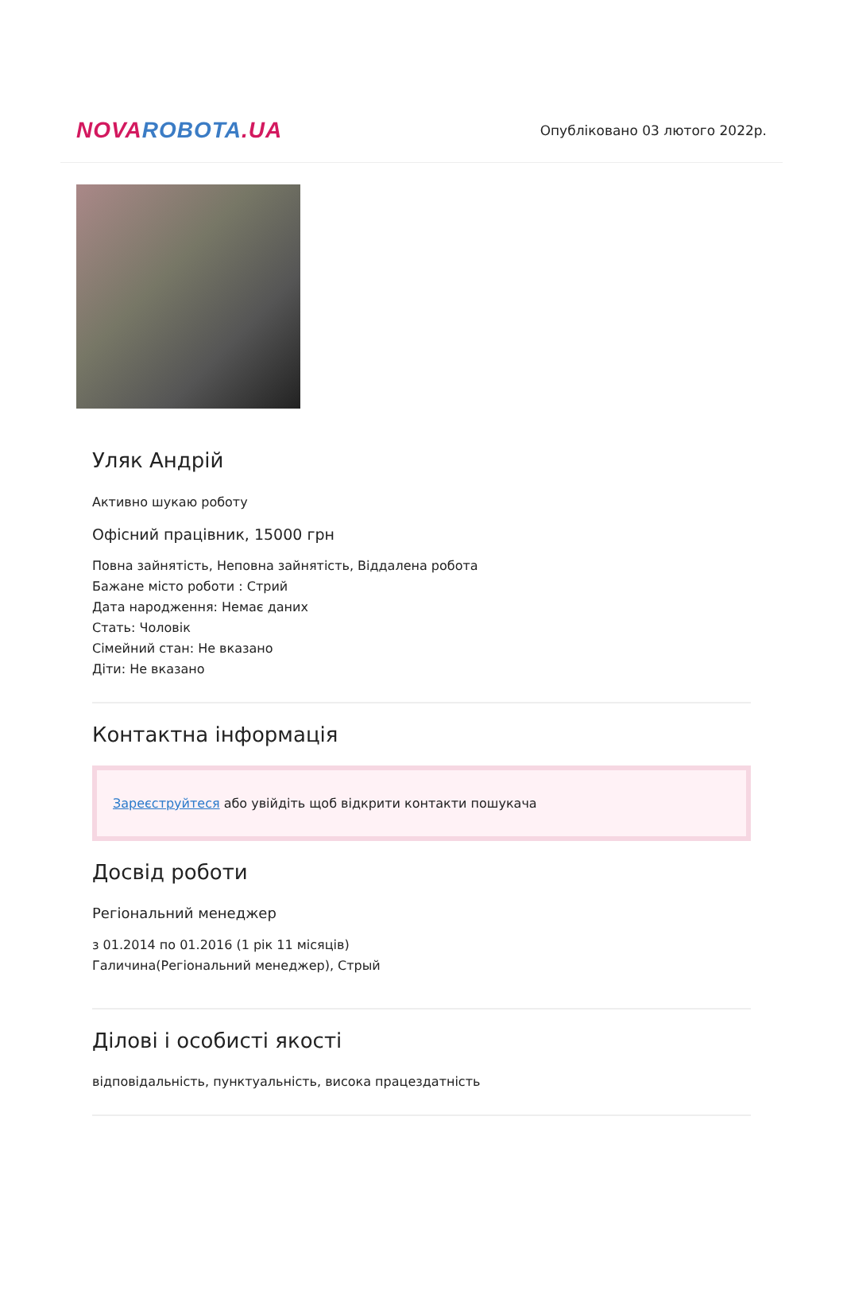NOVA ROBOTA.UA
Опубліковано 03 лютого 2022р.
Уляк Андрій
Активно шукаю роботу
Офісний працівник, 15000 грн
Повна зайнятість, Неповна зайнятість, Віддалена робота
Бажане місто роботи : Стрий
Дата народження: Немає даних
Стать: Чоловік
Сімейний стан: Не вказано
Діти: Не вказано
Контактна інформація
Зареєструйтеся або увійдіть щоб відкрити контакти пошукача
Досвід роботи
Регіональний менеджер
з 01.2014 по 01.2016 (1 рік 11 місяців)
Галичина(Регіональний менеджер), Стрый
Ділові і особисті якості
відповідальність, пунктуальність, висока працездатність